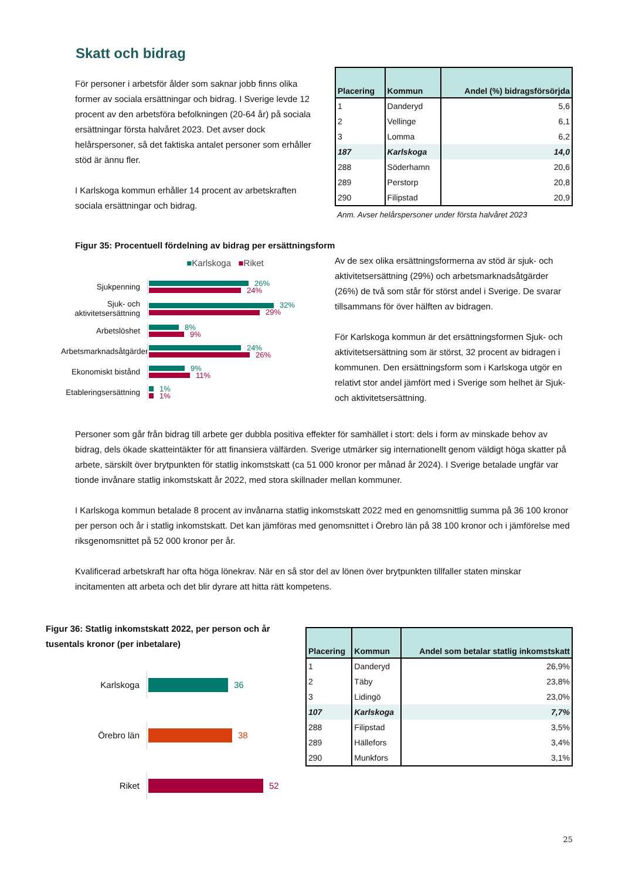Skatt och bidrag
För personer i arbetsför ålder som saknar jobb finns olika former av sociala ersättningar och bidrag. I Sverige levde 12 procent av den arbetsföra befolkningen (20-64 år) på sociala ersättningar första halvåret 2023. Det avser dock helårspersoner, så det faktiska antalet personer som erhåller stöd är ännu fler.
I Karlskoga kommun erhåller 14 procent av arbetskraften sociala ersättningar och bidrag.
| Placering | Kommun | Andel (%) bidragsförsörjda |
| --- | --- | --- |
| 1 | Danderyd | 5,6 |
| 2 | Vellinge | 6,1 |
| 3 | Lomma | 6,2 |
| 187 | Karlskoga | 14,0 |
| 288 | Söderhamn | 20,6 |
| 289 | Perstorp | 20,8 |
| 290 | Filipstad | 20,9 |
Anm. Avser helårspersoner under första halvåret 2023
Figur 35: Procentuell fördelning av bidrag per ersättningsform
■Karlskoga ■Riket
Sjukpenning
26%
24%
Sjuk- och aktivitetsersättning
32%
29%
Arbetslöshet
8%
9%
Arbetsmarknadsåtgärder
24%
26%
Ekonomiskt bistånd
9%
11%
Etableringsersättning
1%
1%
Av de sex olika ersättningsformerna av stöd är sjuk- och aktivitetsersättning (29%) och arbetsmarknadsåtgärder (26%) de två som står för störst andel i Sverige. De svarar tillsammans för över hälften av bidragen.
För Karlskoga kommun är det ersättningsformen Sjuk- och aktivitetsersättning som är störst, 32 procent av bidragen i kommunen. Den ersättningsform som i Karlskoga utgör en relativt stor andel jämfört med i Sverige som helhet är Sjuk- och aktivitetsersättning.
Personer som går från bidrag till arbete ger dubbla positiva effekter för samhället i stort: dels i form av minskade behov av bidrag, dels ökade skatteintäkter för att finansiera välfärden. Sverige utmärker sig internationellt genom väldigt höga skatter på arbete, särskilt över brytpunkten för statlig inkomstskatt (ca 51 000 kronor per månad år 2024). I Sverige betalade ungfär var tionde invånare statlig inkomstskatt år 2022, med stora skillnader mellan kommuner.
I Karlskoga kommun betalade 8 procent av invånarna statlig inkomstskatt 2022 med en genomsnittlig summa på 36 100 kronor per person och år i statlig inkomstskatt. Det kan jämföras med genomsnittet i Örebro län på 38 100 kronor och i jämförelse med riksgenomsnittet på 52 000 kronor per år.
Kvalificerad arbetskraft har ofta höga lönekrav. När en så stor del av lönen över brytpunkten tillfaller staten minskar incitamenten att arbeta och det blir dyrare att hitta rätt kompetens.
Figur 36: Statlig inkomstskatt 2022, per person och år tusentals kronor (per inbetalare)
Karlskoga
36
Örebro län
38
Riket
52
| Placering | Kommun | Andel som betalar statlig inkomstskatt |
| --- | --- | --- |
| 1 | Danderyd | 26,9% |
| 2 | Täby | 23,8% |
| 3 | Lidingö | 23,0% |
| 107 | Karlskoga | 7,7% |
| 288 | Filipstad | 3,5% |
| 289 | Hällefors | 3,4% |
| 290 | Munkfors | 3,1% |
25